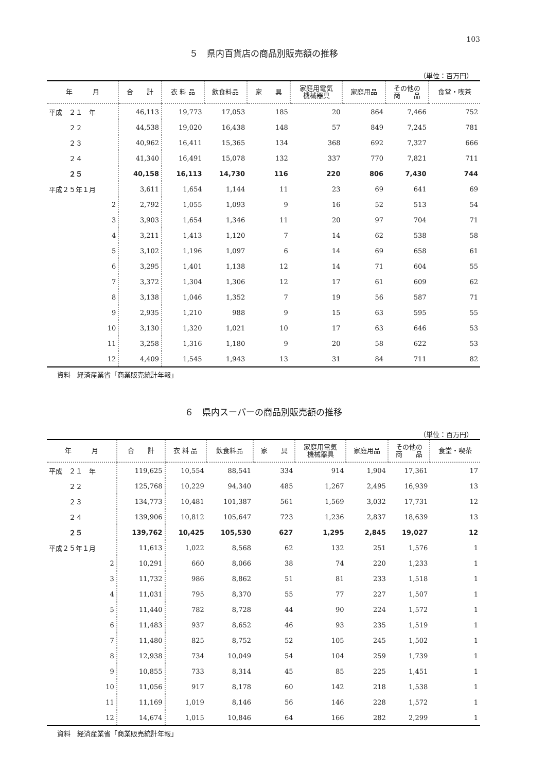103
５　県内百貨店の商品別販売額の推移
（単位：百万円）
| 年 月 | 合 計 | 衣 料 品 | 飲食料品 | 家 具 | 家庭用電気 機械器具 | 家庭用品 | その他の 商 品 | 食堂・喫茶 |
| --- | --- | --- | --- | --- | --- | --- | --- | --- |
| 平成 ２１ 年 | 46,113 | 19,773 | 17,053 | 185 | 20 | 864 | 7,466 | 752 |
| ２２ | 44,538 | 19,020 | 16,438 | 148 | 57 | 849 | 7,245 | 781 |
| ２３ | 40,962 | 16,411 | 15,365 | 134 | 368 | 692 | 7,327 | 666 |
| ２４ | 41,340 | 16,491 | 15,078 | 132 | 337 | 770 | 7,821 | 711 |
| ２５ | 40,158 | 16,113 | 14,730 | 116 | 220 | 806 | 7,430 | 744 |
| 平成２５年１月 | 3,611 | 1,654 | 1,144 | 11 | 23 | 69 | 641 | 69 |
| 2 | 2,792 | 1,055 | 1,093 | 9 | 16 | 52 | 513 | 54 |
| 3 | 3,903 | 1,654 | 1,346 | 11 | 20 | 97 | 704 | 71 |
| 4 | 3,211 | 1,413 | 1,120 | 7 | 14 | 62 | 538 | 58 |
| 5 | 3,102 | 1,196 | 1,097 | 6 | 14 | 69 | 658 | 61 |
| 6 | 3,295 | 1,401 | 1,138 | 12 | 14 | 71 | 604 | 55 |
| 7 | 3,372 | 1,304 | 1,306 | 12 | 17 | 61 | 609 | 62 |
| 8 | 3,138 | 1,046 | 1,352 | 7 | 19 | 56 | 587 | 71 |
| 9 | 2,935 | 1,210 | 988 | 9 | 15 | 63 | 595 | 55 |
| 10 | 3,130 | 1,320 | 1,021 | 10 | 17 | 63 | 646 | 53 |
| 11 | 3,258 | 1,316 | 1,180 | 9 | 20 | 58 | 622 | 53 |
| 12 | 4,409 | 1,545 | 1,943 | 13 | 31 | 84 | 711 | 82 |
資料　経済産業省「商業販売統計年報」
６　県内スーパーの商品別販売額の推移
（単位：百万円）
| 年 月 | 合 計 | 衣 料 品 | 飲食料品 | 家 具 | 家庭用電気 機械器具 | 家庭用品 | その他の 商 品 | 食堂・喫茶 |
| --- | --- | --- | --- | --- | --- | --- | --- | --- |
| 平成 ２１ 年 | 119,625 | 10,554 | 88,541 | 334 | 914 | 1,904 | 17,361 | 17 |
| ２２ | 125,768 | 10,229 | 94,340 | 485 | 1,267 | 2,495 | 16,939 | 13 |
| ２３ | 134,773 | 10,481 | 101,387 | 561 | 1,569 | 3,032 | 17,731 | 12 |
| ２４ | 139,906 | 10,812 | 105,647 | 723 | 1,236 | 2,837 | 18,639 | 13 |
| ２５ | 139,762 | 10,425 | 105,530 | 627 | 1,295 | 2,845 | 19,027 | 12 |
| 平成２５年１月 | 11,613 | 1,022 | 8,568 | 62 | 132 | 251 | 1,576 | 1 |
| 2 | 10,291 | 660 | 8,066 | 38 | 74 | 220 | 1,233 | 1 |
| 3 | 11,732 | 986 | 8,862 | 51 | 81 | 233 | 1,518 | 1 |
| 4 | 11,031 | 795 | 8,370 | 55 | 77 | 227 | 1,507 | 1 |
| 5 | 11,440 | 782 | 8,728 | 44 | 90 | 224 | 1,572 | 1 |
| 6 | 11,483 | 937 | 8,652 | 46 | 93 | 235 | 1,519 | 1 |
| 7 | 11,480 | 825 | 8,752 | 52 | 105 | 245 | 1,502 | 1 |
| 8 | 12,938 | 734 | 10,049 | 54 | 104 | 259 | 1,739 | 1 |
| 9 | 10,855 | 733 | 8,314 | 45 | 85 | 225 | 1,451 | 1 |
| 10 | 11,056 | 917 | 8,178 | 60 | 142 | 218 | 1,538 | 1 |
| 11 | 11,169 | 1,019 | 8,146 | 56 | 146 | 228 | 1,572 | 1 |
| 12 | 14,674 | 1,015 | 10,846 | 64 | 166 | 282 | 2,299 | 1 |
資料　経済産業省「商業販売統計年報」